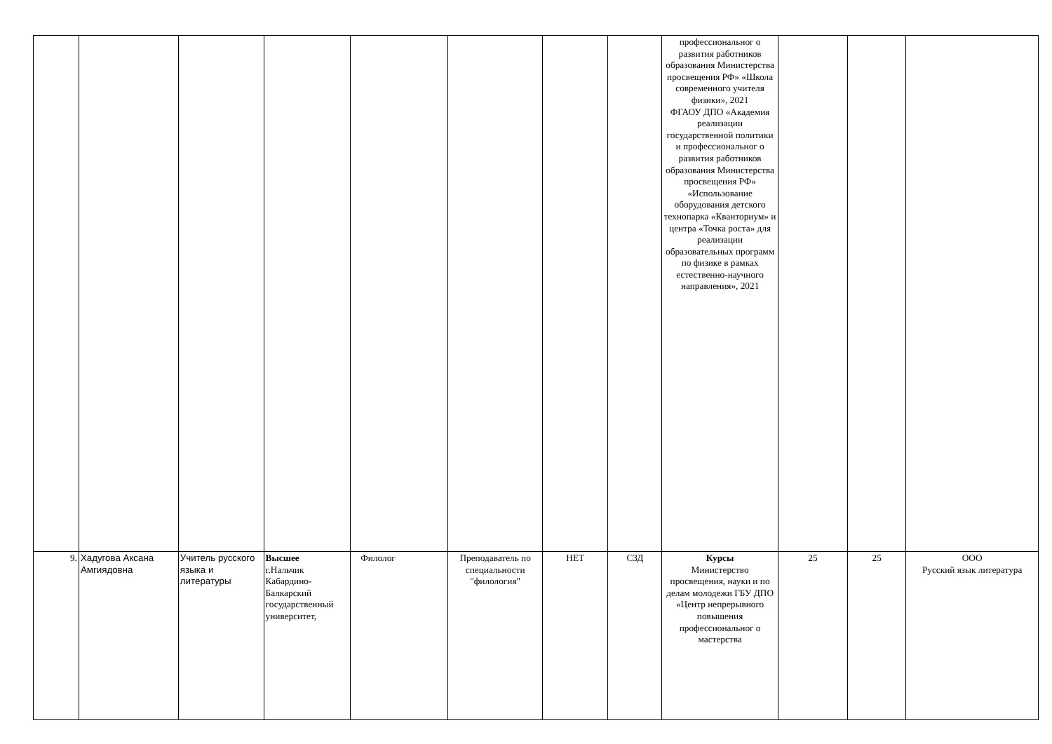| | | | | | | | | профессиональног о развития работников образования Министерства просвещения РФ» «Школа современного учителя физики», 2021 ФГАОУ ДПО «Академия реализации государственной политики и профессиональног о развития работников образования Министерства просвещения РФ» «Использование оборудования детского технопарка «Кванториум» и центра «Точка роста» для реализации образовательных программ по физике в рамках естественно-научного направления», 2021 | | | |
| 9. | Хадугова Аксана Амгиядовна | Учитель русского языка и литературы | Высшее г.Нальчик Кабардино-Балкарский государственный университет, | Филолог | Преподаватель по специальности "филология" | НЕТ | СЗД | Курсы Министерство просвещения, науки и по делам молодежи ГБУ ДПО «Центр непрерывного повышения профессиональног о мастерства | 25 | 25 | ООО Русский язык литература |